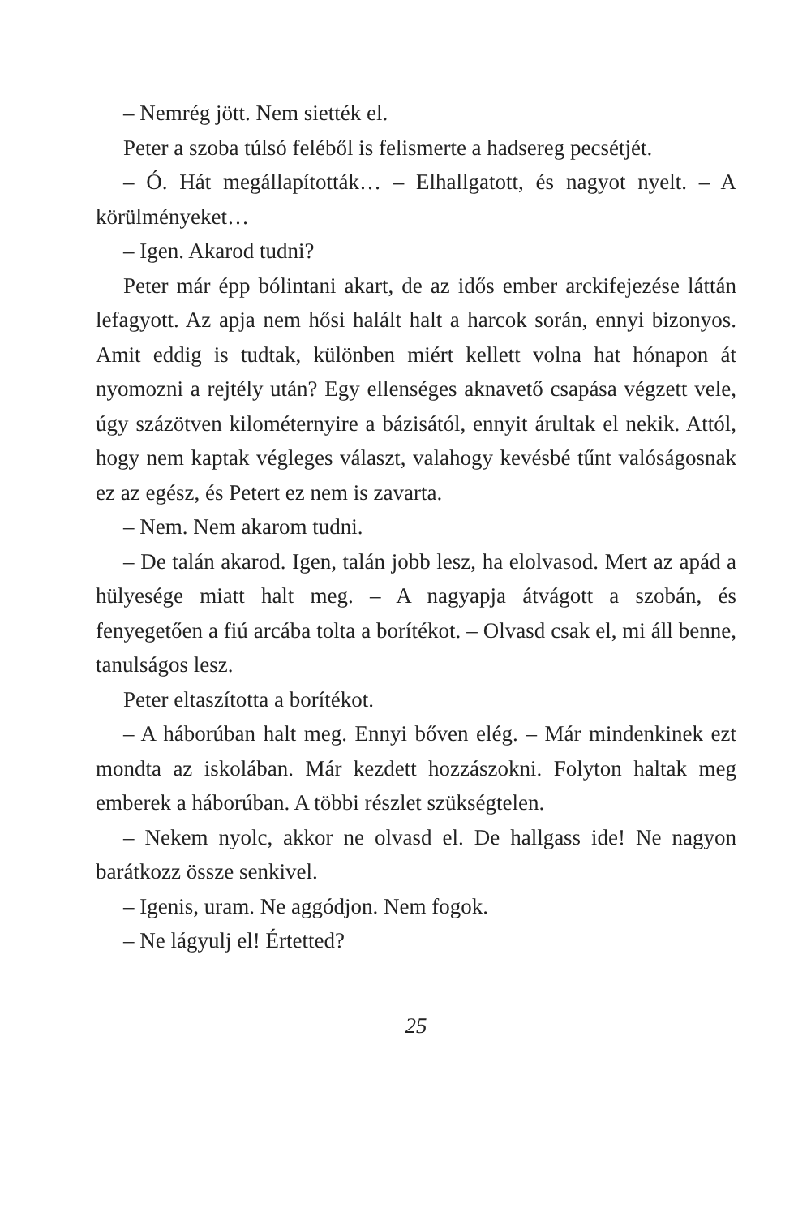– Nemrég jött. Nem siették el.
Peter a szoba túlsó feléből is felismerte a hadsereg pecsétjét.
– Ó. Hát megállapították… – Elhallgatott, és nagyot nyelt. – A körülményeket…
– Igen. Akarod tudni?
Peter már épp bólintani akart, de az idős ember arckifejezése láttán lefagyott. Az apja nem hősi halált halt a harcok során, ennyi bizonyos. Amit eddig is tudtak, különben miért kellett volna hat hónapon át nyomozni a rejtély után? Egy ellenséges aknavető csapása végzett vele, úgy százötven kilométernyire a bázisától, ennyit árultak el nekik. Attól, hogy nem kaptak végleges választ, valahogy kevésbé tűnt valóságosnak ez az egész, és Petert ez nem is zavarta.
– Nem. Nem akarom tudni.
– De talán akarod. Igen, talán jobb lesz, ha elolvasod. Mert az apád a hülyesége miatt halt meg. – A nagyapja átvágott a szobán, és fenyegetően a fiú arcába tolta a borítékot. – Olvasd csak el, mi áll benne, tanulságos lesz.
Peter eltaszította a borítékot.
– A háborúban halt meg. Ennyi bőven elég. – Már mindenkinek ezt mondta az iskolában. Már kezdett hozzászokni. Folyton haltak meg emberek a háborúban. A többi részlet szükségtelen.
– Nekem nyolc, akkor ne olvasd el. De hallgass ide! Ne nagyon barátkozz össze senkivel.
– Igenis, uram. Ne aggódjon. Nem fogok.
– Ne lágyulj el! Értetted?
25